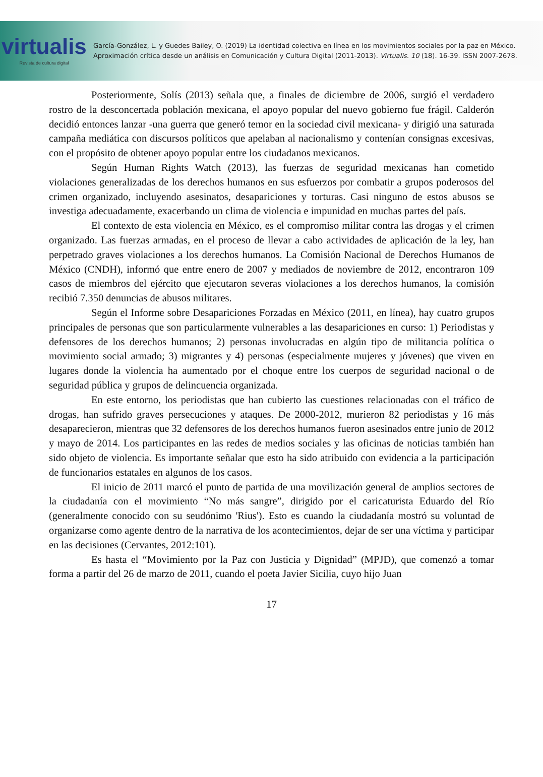virtualis
Revista de cultura digital
García-González, L. y Guedes Bailey, O. (2019) La identidad colectiva en línea en los movimientos sociales por la paz en México. Aproximación crítica desde un análisis en Comunicación y Cultura Digital (2011-2013). Virtualis. 10 (18). 16-39. ISSN 2007-2678.
Posteriormente, Solís (2013) señala que, a finales de diciembre de 2006, surgió el verdadero rostro de la desconcertada población mexicana, el apoyo popular del nuevo gobierno fue frágil. Calderón decidió entonces lanzar -una guerra que generó temor en la sociedad civil mexicana- y dirigió una saturada campaña mediática con discursos políticos que apelaban al nacionalismo y contenían consignas excesivas, con el propósito de obtener apoyo popular entre los ciudadanos mexicanos.
Según Human Rights Watch (2013), las fuerzas de seguridad mexicanas han cometido violaciones generalizadas de los derechos humanos en sus esfuerzos por combatir a grupos poderosos del crimen organizado, incluyendo asesinatos, desapariciones y torturas. Casi ninguno de estos abusos se investiga adecuadamente, exacerbando un clima de violencia e impunidad en muchas partes del país.
El contexto de esta violencia en México, es el compromiso militar contra las drogas y el crimen organizado. Las fuerzas armadas, en el proceso de llevar a cabo actividades de aplicación de la ley, han perpetrado graves violaciones a los derechos humanos. La Comisión Nacional de Derechos Humanos de México (CNDH), informó que entre enero de 2007 y mediados de noviembre de 2012, encontraron 109 casos de miembros del ejército que ejecutaron severas violaciones a los derechos humanos, la comisión recibió 7.350 denuncias de abusos militares.
Según el Informe sobre Desapariciones Forzadas en México (2011, en línea), hay cuatro grupos principales de personas que son particularmente vulnerables a las desapariciones en curso: 1) Periodistas y defensores de los derechos humanos; 2) personas involucradas en algún tipo de militancia política o movimiento social armado; 3) migrantes y 4) personas (especialmente mujeres y jóvenes) que viven en lugares donde la violencia ha aumentado por el choque entre los cuerpos de seguridad nacional o de seguridad pública y grupos de delincuencia organizada.
En este entorno, los periodistas que han cubierto las cuestiones relacionadas con el tráfico de drogas, han sufrido graves persecuciones y ataques. De 2000-2012, murieron 82 periodistas y 16 más desaparecieron, mientras que 32 defensores de los derechos humanos fueron asesinados entre junio de 2012 y mayo de 2014. Los participantes en las redes de medios sociales y las oficinas de noticias también han sido objeto de violencia. Es importante señalar que esto ha sido atribuido con evidencia a la participación de funcionarios estatales en algunos de los casos.
El inicio de 2011 marcó el punto de partida de una movilización general de amplios sectores de la ciudadanía con el movimiento “No más sangre”, dirigido por el caricaturista Eduardo del Río (generalmente conocido con su seudónimo 'Rius'). Esto es cuando la ciudadanía mostró su voluntad de organizarse como agente dentro de la narrativa de los acontecimientos, dejar de ser una víctima y participar en las decisiones (Cervantes, 2012:101).
Es hasta el “Movimiento por la Paz con Justicia y Dignidad” (MPJD), que comenzó a tomar forma a partir del 26 de marzo de 2011, cuando el poeta Javier Sicilia, cuyo hijo Juan
17